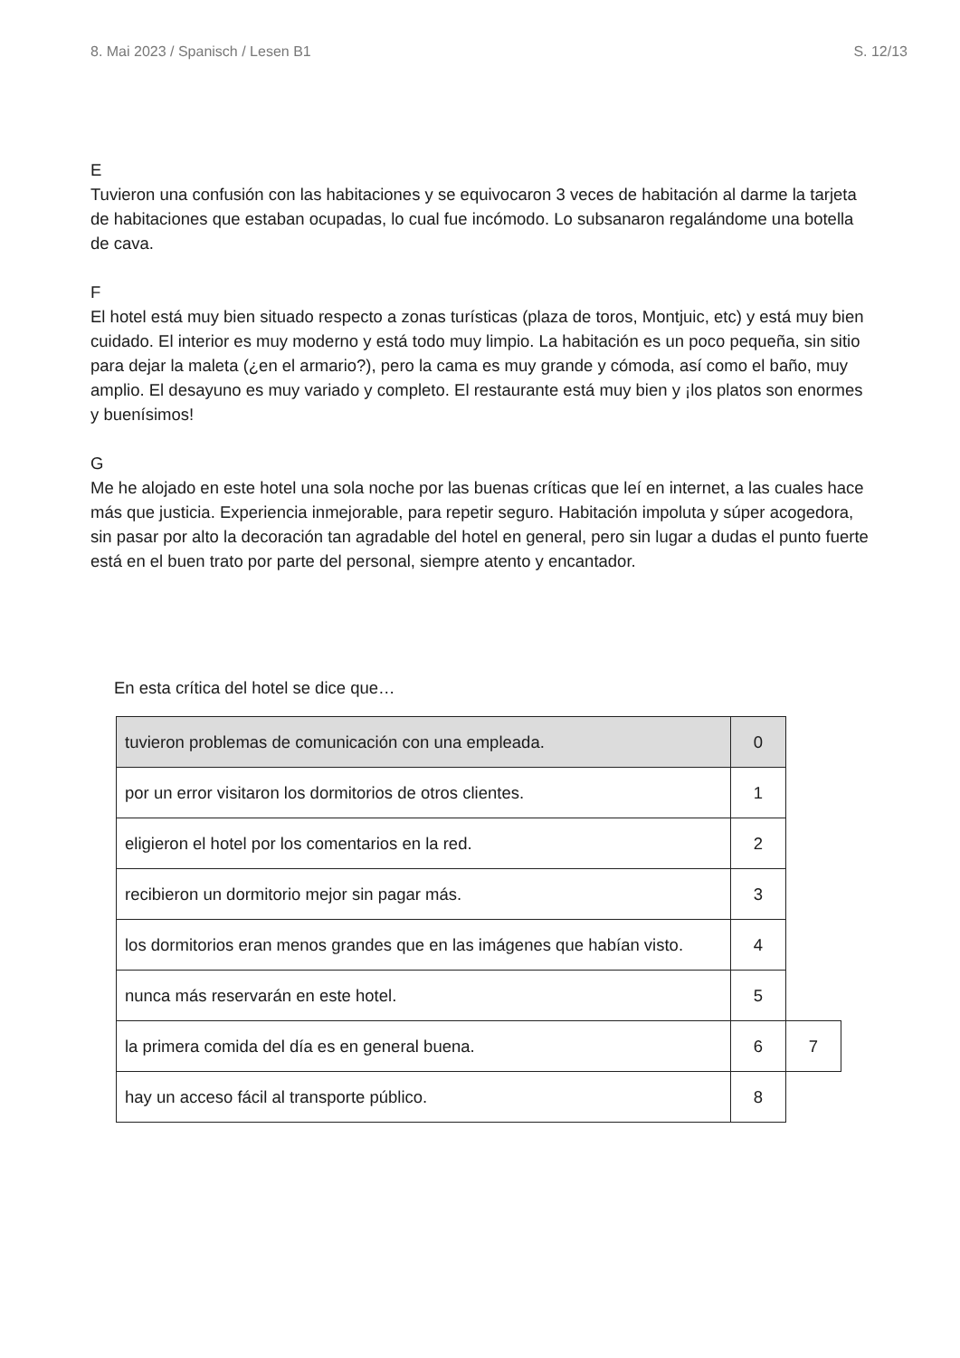8. Mai 2023 / Spanisch / Lesen B1 S. 12/13
E
Tuvieron una confusión con las habitaciones y se equivocaron 3 veces de habitación al darme la tarjeta de habitaciones que estaban ocupadas, lo cual fue incómodo. Lo subsanaron regalándome una botella de cava.
F
El hotel está muy bien situado respecto a zonas turísticas (plaza de toros, Montjuic, etc) y está muy bien cuidado. El interior es muy moderno y está todo muy limpio. La habitación es un poco pequeña, sin sitio para dejar la maleta (¿en el armario?), pero la cama es muy grande y cómoda, así como el baño, muy amplio. El desayuno es muy variado y completo. El restaurante está muy bien y ¡los platos son enormes y buenísimos!
G
Me he alojado en este hotel una sola noche por las buenas críticas que leí en internet, a las cuales hace más que justicia. Experiencia inmejorable, para repetir seguro. Habitación impoluta y súper acogedora, sin pasar por alto la decoración tan agradable del hotel en general, pero sin lugar a dudas el punto fuerte está en el buen trato por parte del personal, siempre atento y encantador.
En esta crítica del hotel se dice que…
| tuvieron problemas de comunicación con una empleada. | 0 | |
| por un error visitaron los dormitorios de otros clientes. | 1 | |
| eligieron el hotel por los comentarios en la red. | 2 | |
| recibieron un dormitorio mejor sin pagar más. | 3 | |
| los dormitorios eran menos grandes que en las imágenes que habían visto. | 4 | |
| nunca más reservarán en este hotel. | 5 | |
| la primera comida del día es en general buena. | 6 | 7 |
| hay un acceso fácil al transporte público. | 8 | |